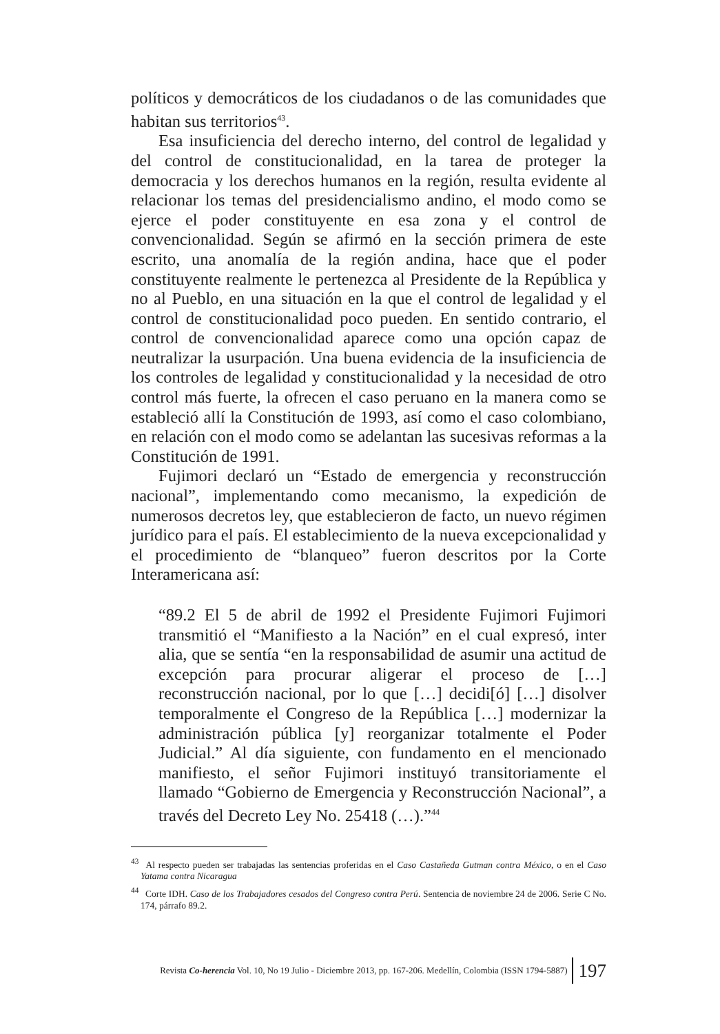políticos y democráticos de los ciudadanos o de las comunidades que habitan sus territorios<sup>43</sup>.
Esa insuficiencia del derecho interno, del control de legalidad y del control de constitucionalidad, en la tarea de proteger la democracia y los derechos humanos en la región, resulta evidente al relacionar los temas del presidencialismo andino, el modo como se ejerce el poder constituyente en esa zona y el control de convencionalidad. Según se afirmó en la sección primera de este escrito, una anomalía de la región andina, hace que el poder constituyente realmente le pertenezca al Presidente de la República y no al Pueblo, en una situación en la que el control de legalidad y el control de constitucionalidad poco pueden. En sentido contrario, el control de convencionalidad aparece como una opción capaz de neutralizar la usurpación. Una buena evidencia de la insuficiencia de los controles de legalidad y constitucionalidad y la necesidad de otro control más fuerte, la ofrecen el caso peruano en la manera como se estableció allí la Constitución de 1993, así como el caso colombiano, en relación con el modo como se adelantan las sucesivas reformas a la Constitución de 1991.
Fujimori declaró un “Estado de emergencia y reconstrucción nacional”, implementando como mecanismo, la expedición de numerosos decretos ley, que establecieron de facto, un nuevo régimen jurídico para el país. El establecimiento de la nueva excepcionalidad y el procedimiento de “blanqueo” fueron descritos por la Corte Interamericana así:
“89.2 El 5 de abril de 1992 el Presidente Fujimori Fujimori transmitió el “Manifiesto a la Nación” en el cual expresó, inter alia, que se sentía “en la responsabilidad de asumir una actitud de excepción para procurar aligerar el proceso de […] reconstrucción nacional, por lo que […] decidi[ó] […] disolver temporalmente el Congreso de la República […] modernizar la administración pública [y] reorganizar totalmente el Poder Judicial.” Al día siguiente, con fundamento en el mencionado manifiesto, el señor Fujimori instituyó transitoriamente el llamado “Gobierno de Emergencia y Reconstrucción Nacional”, a través del Decreto Ley No. 25418 (…).”<sup>44</sup>
<sup>43</sup> Al respecto pueden ser trabajadas las sentencias proferidas en el Caso Castañeda Gutman contra México, o en el Caso Yatama contra Nicaragua
<sup>44</sup> Corte IDH. Caso de los Trabajadores cesados del Congreso contra Perú. Sentencia de noviembre 24 de 2006. Serie C No. 174, párrafo 89.2.
Revista Co-herencia Vol. 10, No 19 Julio - Diciembre 2013, pp. 167-206. Medellín, Colombia (ISSN 1794-5887) 197